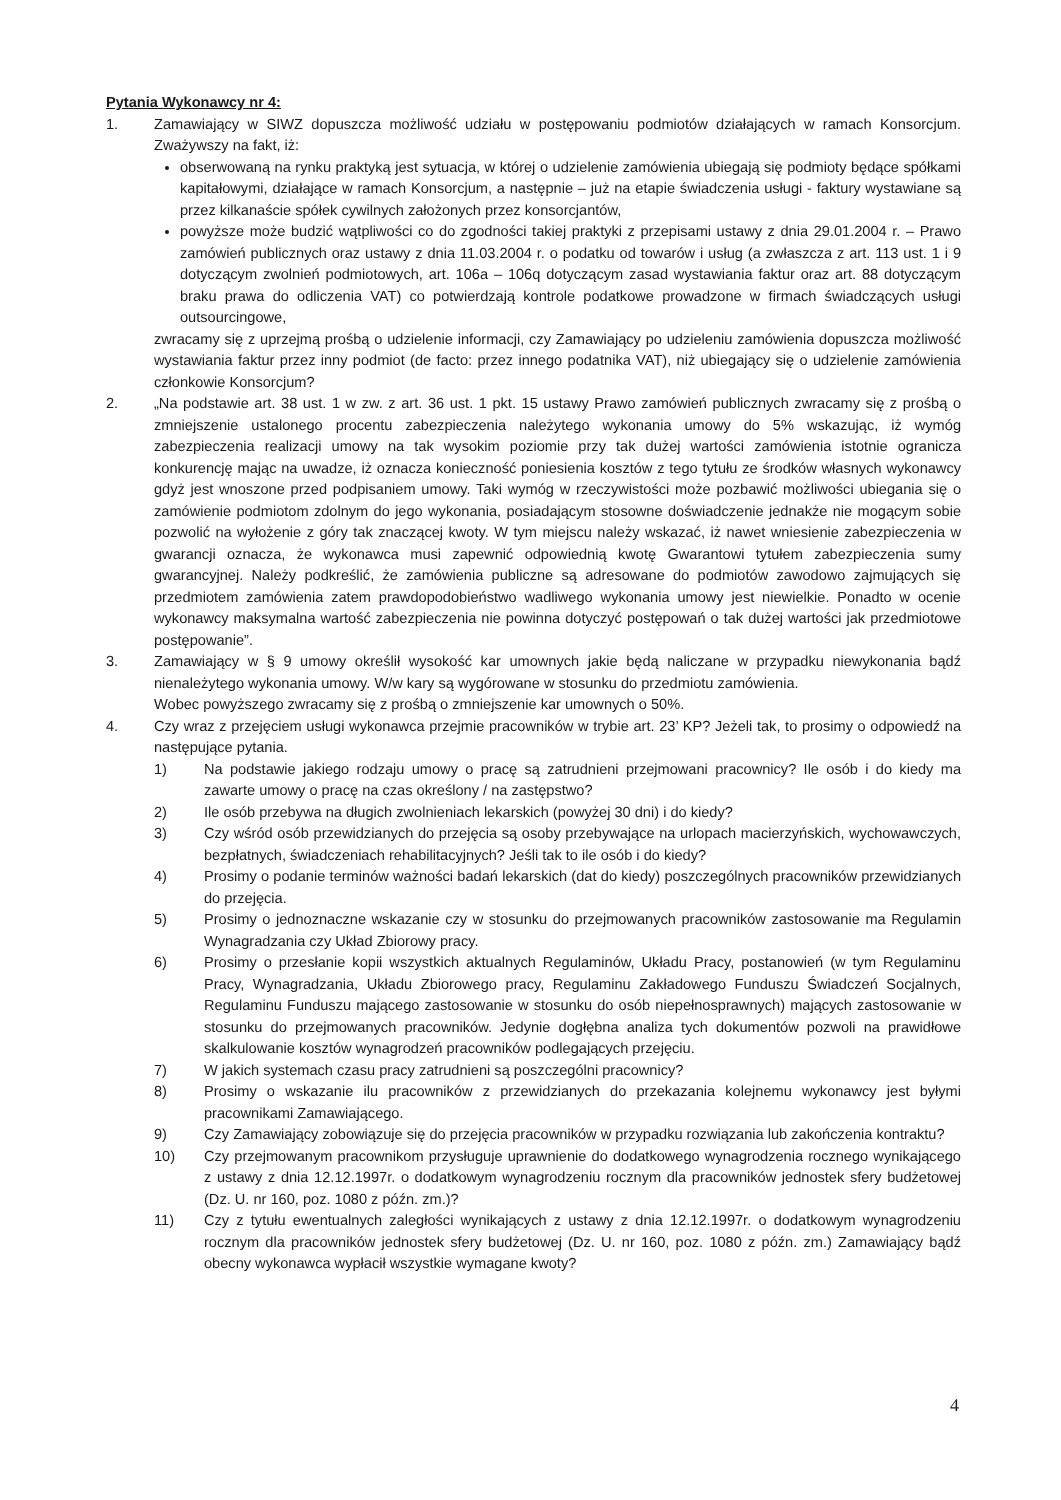Pytania Wykonawcy nr 4:
1. Zamawiający w SIWZ dopuszcza możliwość udziału w postępowaniu podmiotów działających w ramach Konsorcjum. Zważywszy na fakt, iż:
obserwowaną na rynku praktyką jest sytuacja, w której o udzielenie zamówienia ubiegają się podmioty będące spółkami kapitałowymi, działające w ramach Konsorcjum, a następnie – już na etapie świadczenia usługi - faktury wystawiane są przez kilkanaście spółek cywilnych założonych przez konsorcjantów,
powyższe może budzić wątpliwości co do zgodności takiej praktyki z przepisami ustawy z dnia 29.01.2004 r. – Prawo zamówień publicznych oraz ustawy z dnia 11.03.2004 r. o podatku od towarów i usług (a zwłaszcza z art. 113 ust. 1 i 9 dotyczącym zwolnień podmiotowych, art. 106a – 106q dotyczącym zasad wystawiania faktur oraz art. 88 dotyczącym braku prawa do odliczenia VAT) co potwierdzają kontrole podatkowe prowadzone w firmach świadczących usługi outsourcingowe,
zwracamy się z uprzejmą prośbą o udzielenie informacji, czy Zamawiający po udzieleniu zamówienia dopuszcza możliwość wystawiania faktur przez inny podmiot (de facto: przez innego podatnika VAT), niż ubiegający się o udzielenie zamówienia członkowie Konsorcjum?
2. „Na podstawie art. 38 ust. 1 w zw. z art. 36 ust. 1 pkt. 15 ustawy Prawo zamówień publicznych zwracamy się z prośbą o zmniejszenie ustalonego procentu zabezpieczenia należytego wykonania umowy do 5% wskazując, iż wymóg zabezpieczenia realizacji umowy na tak wysokim poziomie przy tak dużej wartości zamówienia istotnie ogranicza konkurencję mając na uwadze, iż oznacza konieczność poniesienia kosztów z tego tytułu ze środków własnych wykonawcy gdyż jest wnoszone przed podpisaniem umowy. Taki wymóg w rzeczywistości może pozbawić możliwości ubiegania się o zamówienie podmiotom zdolnym do jego wykonania, posiadającym stosowne doświadczenie jednakże nie mogącym sobie pozwolić na wyłożenie z góry tak znaczącej kwoty. W tym miejscu należy wskazać, iż nawet wniesienie zabezpieczenia w gwarancji oznacza, że wykonawca musi zapewnić odpowiednią kwotę Gwarantowi tytułem zabezpieczenia sumy gwarancyjnej. Należy podkreślić, że zamówienia publiczne są adresowane do podmiotów zawodowo zajmujących się przedmiotem zamówienia zatem prawdopodobieństwo wadliwego wykonania umowy jest niewielkie. Ponadto w ocenie wykonawcy maksymalna wartość zabezpieczenia nie powinna dotyczyć postępowań o tak dużej wartości jak przedmiotowe postępowanie”.
3. Zamawiający w § 9 umowy określił wysokość kar umownych jakie będą naliczane w przypadku niewykonania bądź nienależytego wykonania umowy. W/w kary są wygórowane w stosunku do przedmiotu zamówienia.
Wobec powyższego zwracamy się z prośbą o zmniejszenie kar umownych o 50%.
4. Czy wraz z przejęciem usługi wykonawca przejmie pracowników w trybie art. 23’ KP? Jeżeli tak, to prosimy o odpowiedź na następujące pytania.
1) Na podstawie jakiego rodzaju umowy o pracę są zatrudnieni przejmowani pracownicy? Ile osób i do kiedy ma zawarte umowy o pracę na czas określony / na zastępstwo?
2) Ile osób przebywa na długich zwolnieniach lekarskich (powyżej 30 dni) i do kiedy?
3) Czy wśród osób przewidzianych do przejęcia są osoby przebywające na urlopach macierzyńskich, wychowawczych, bezpłatnych, świadczeniach rehabilitacyjnych? Jeśli tak to ile osób i do kiedy?
4) Prosimy o podanie terminów ważności badań lekarskich (dat do kiedy) poszczególnych pracowników przewidzianych do przejęcia.
5) Prosimy o jednoznaczne wskazanie czy w stosunku do przejmowanych pracowników zastosowanie ma Regulamin Wynagradzania czy Układ Zbiorowy pracy.
6) Prosimy o przesłanie kopii wszystkich aktualnych Regulaminów, Układu Pracy, postanowień (w tym Regulaminu Pracy, Wynagradzania, Układu Zbiorowego pracy, Regulaminu Zakładowego Funduszu Świadczeń Socjalnych, Regulaminu Funduszu mającego zastosowanie w stosunku do osób niepełnosprawnych) mających zastosowanie w stosunku do przejmowanych pracowników. Jedynie dogłębna analiza tych dokumentów pozwoli na prawidłowe skalkulowanie kosztów wynagrodzeń pracowników podlegających przejęciu.
7) W jakich systemach czasu pracy zatrudnieni są poszczególni pracownicy?
8) Prosimy o wskazanie ilu pracowników z przewidzianych do przekazania kolejnemu wykonawcy jest byłymi pracownikami Zamawiającego.
9) Czy Zamawiający zobowiązuje się do przejęcia pracowników w przypadku rozwiązania lub zakończenia kontraktu?
10) Czy przejmowanym pracownikom przysługuje uprawnienie do dodatkowego wynagrodzenia rocznego wynikającego z ustawy z dnia 12.12.1997r. o dodatkowym wynagrodzeniu rocznym dla pracowników jednostek sfery budżetowej (Dz. U. nr 160, poz. 1080 z późn. zm.)?
11) Czy z tytułu ewentualnych zaległości wynikających z ustawy z dnia 12.12.1997r. o dodatkowym wynagrodzeniu rocznym dla pracowników jednostek sfery budżetowej (Dz. U. nr 160, poz. 1080 z późn. zm.) Zamawiający bądź obecny wykonawca wypłacił wszystkie wymagane kwoty?
4